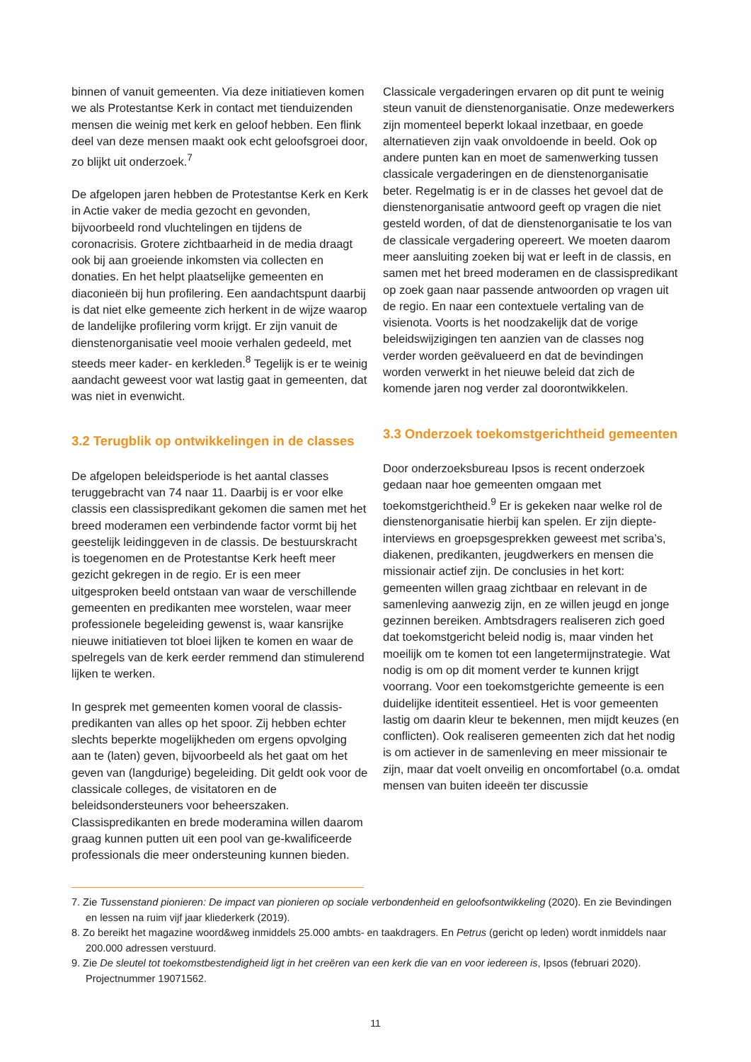binnen of vanuit gemeenten. Via deze initiatieven komen we als Protestantse Kerk in contact met tienduizenden mensen die weinig met kerk en geloof hebben. Een flink deel van deze mensen maakt ook echt geloofsgroei door, zo blijkt uit onderzoek.<sup>7</sup>
De afgelopen jaren hebben de Protestantse Kerk en Kerk in Actie vaker de media gezocht en gevonden, bijvoorbeeld rond vluchtelingen en tijdens de coronacrisis. Grotere zichtbaarheid in de media draagt ook bij aan groeiende inkomsten via collecten en donaties. En het helpt plaatselijke gemeenten en diaconieën bij hun profilering. Een aandachtspunt daarbij is dat niet elke gemeente zich herkent in de wijze waarop de landelijke profilering vorm krijgt. Er zijn vanuit de dienstenorganisatie veel mooie verhalen gedeeld, met steeds meer kader- en kerkleden.<sup>8</sup> Tegelijk is er te weinig aandacht geweest voor wat lastig gaat in gemeenten, dat was niet in evenwicht.
3.2 Terugblik op ontwikkelingen in de classes
De afgelopen beleidsperiode is het aantal classes teruggebracht van 74 naar 11. Daarbij is er voor elke classis een classispredikant gekomen die samen met het breed moderamen een verbindende factor vormt bij het geestelijk leidinggeven in de classis. De bestuurskracht is toegenomen en de Protestantse Kerk heeft meer gezicht gekregen in de regio. Er is een meer uitgesproken beeld ontstaan van waar de verschillende gemeenten en predikanten mee worstelen, waar meer professionele begeleiding gewenst is, waar kansrijke nieuwe initiatieven tot bloei lijken te komen en waar de spelregels van de kerk eerder remmend dan stimulerend lijken te werken.
In gesprek met gemeenten komen vooral de classis-predikanten van alles op het spoor. Zij hebben echter slechts beperkte mogelijkheden om ergens opvolging aan te (laten) geven, bijvoorbeeld als het gaat om het geven van (langdurige) begeleiding. Dit geldt ook voor de classicale colleges, de visitatoren en de beleidsondersteuners voor beheerszaken. Classispredikanten en brede moderamina willen daarom graag kunnen putten uit een pool van ge-kwalificeerde professionals die meer ondersteuning kunnen bieden.
Classicale vergaderingen ervaren op dit punt te weinig steun vanuit de dienstenorganisatie. Onze medewerkers zijn momenteel beperkt lokaal inzetbaar, en goede alternatieven zijn vaak onvoldoende in beeld. Ook op andere punten kan en moet de samenwerking tussen classicale vergaderingen en de dienstenorganisatie beter. Regelmatig is er in de classes het gevoel dat de dienstenorganisatie antwoord geeft op vragen die niet gesteld worden, of dat de dienstenorganisatie te los van de classicale vergadering opereert. We moeten daarom meer aansluiting zoeken bij wat er leeft in de classis, en samen met het breed moderamen en de classispredikant op zoek gaan naar passende antwoorden op vragen uit de regio. En naar een contextuele vertaling van de visienota. Voorts is het noodzakelijk dat de vorige beleidswijzigingen ten aanzien van de classes nog verder worden geëvalueerd en dat de bevindingen worden verwerkt in het nieuwe beleid dat zich de komende jaren nog verder zal doorontwikkelen.
3.3 Onderzoek toekomstgerichtheid gemeenten
Door onderzoeksbureau Ipsos is recent onderzoek gedaan naar hoe gemeenten omgaan met toekomstgerichtheid.<sup>9</sup> Er is gekeken naar welke rol de dienstenorganisatie hierbij kan spelen. Er zijn diepte-interviews en groepsgesprekken geweest met scriba’s, diakenen, predikanten, jeugdwerkers en mensen die missionair actief zijn. De conclusies in het kort: gemeenten willen graag zichtbaar en relevant in de samenleving aanwezig zijn, en ze willen jeugd en jonge gezinnen bereiken. Ambtsdragers realiseren zich goed dat toekomstgericht beleid nodig is, maar vinden het moeilijk om te komen tot een langetermijnstrategie. Wat nodig is om op dit moment verder te kunnen krijgt voorrang. Voor een toekomstgerichte gemeente is een duidelijke identiteit essentieel. Het is voor gemeenten lastig om daarin kleur te bekennen, men mijdt keuzes (en conflicten). Ook realiseren gemeenten zich dat het nodig is om actiever in de samenleving en meer missionair te zijn, maar dat voelt onveilig en oncomfortabel (o.a. omdat mensen van buiten ideeën ter discussie
7. Zie Tussenstand pionieren: De impact van pionieren op sociale verbondenheid en geloofsontwikkeling (2020). En zie Bevindingen en lessen na ruim vijf jaar kliederkerk (2019).
8. Zo bereikt het magazine woord&weg inmiddels 25.000 ambts- en taakdragers. En Petrus (gericht op leden) wordt inmiddels naar 200.000 adressen verstuurd.
9. Zie De sleutel tot toekomstbestendigheid ligt in het creëren van een kerk die van en voor iedereen is, Ipsos (februari 2020). Projectnummer 19071562.
11